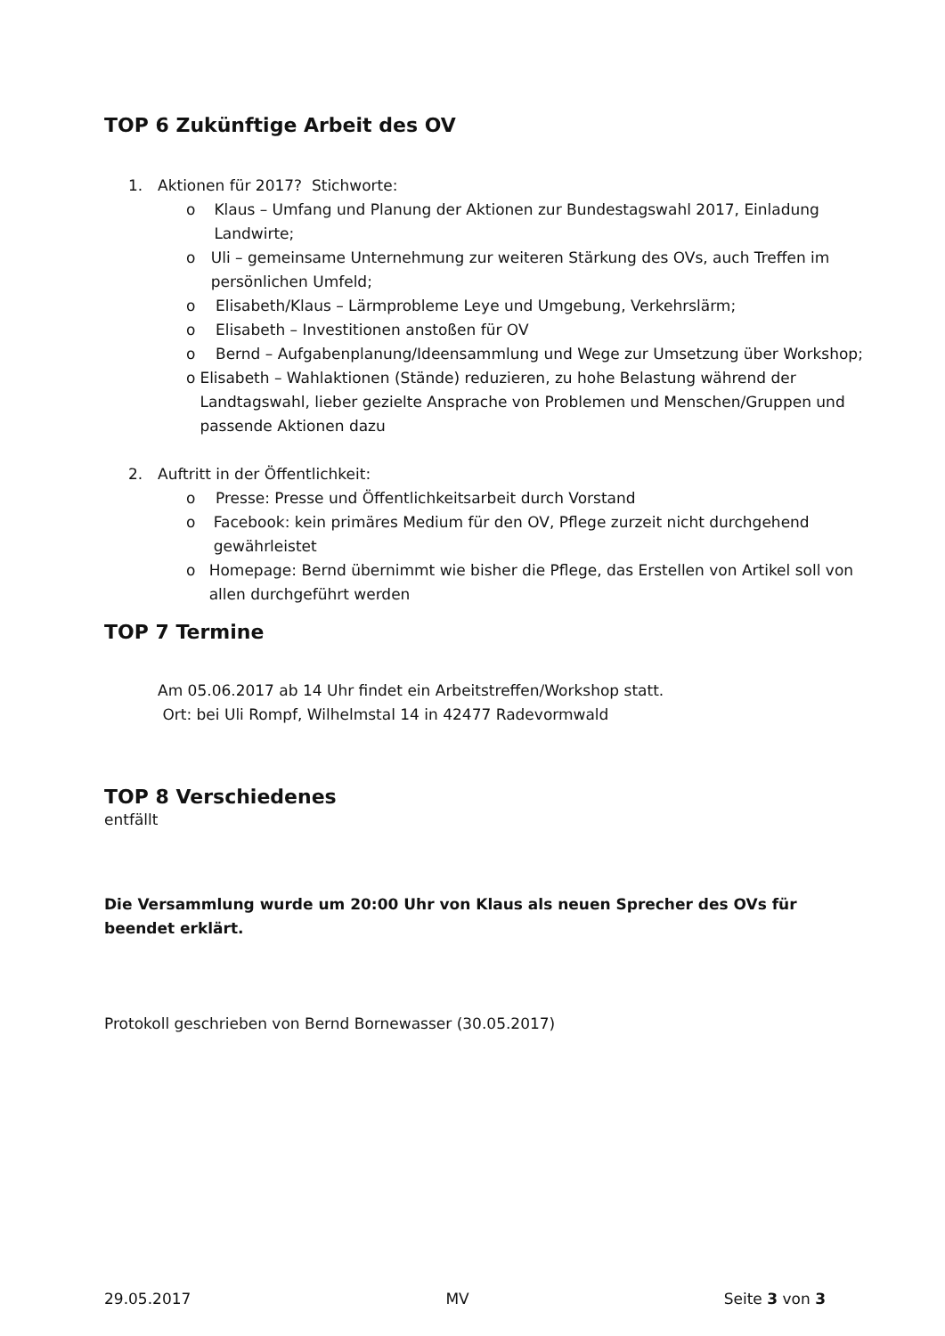TOP 6 Zukünftige Arbeit des OV
1. Aktionen für 2017? Stichworte:
o Klaus – Umfang und Planung der Aktionen zur Bundestagswahl 2017, Einladung Landwirte;
o Uli – gemeinsame Unternehmung zur weiteren Stärkung des OVs, auch Treffen im persönlichen Umfeld;
o Elisabeth/Klaus – Lärmprobleme Leye und Umgebung, Verkehrslärm;
o Elisabeth – Investitionen anstoßen für OV
o Bernd – Aufgabenplanung/Ideensammlung und Wege zur Umsetzung über Workshop;
o Elisabeth – Wahlaktionen (Stände) reduzieren, zu hohe Belastung während der Landtagswahl, lieber gezielte Ansprache von Problemen und Menschen/Gruppen und passende Aktionen dazu
2. Auftritt in der Öffentlichkeit:
o Presse: Presse und Öffentlichkeitsarbeit durch Vorstand
o Facebook: kein primäres Medium für den OV, Pflege zurzeit nicht durchgehend gewährleistet
o Homepage: Bernd übernimmt wie bisher die Pflege, das Erstellen von Artikel soll von allen durchgeführt werden
TOP 7 Termine
Am 05.06.2017 ab 14 Uhr findet ein Arbeitstreffen/Workshop statt.
Ort: bei Uli Rompf, Wilhelmstal 14 in 42477 Radevormwald
TOP 8 Verschiedenes
entfällt
Die Versammlung wurde um 20:00 Uhr von Klaus als neuen Sprecher des OVs für beendet erklärt.
Protokoll geschrieben von Bernd Bornewasser (30.05.2017)
29.05.2017 MV Seite 3 von 3